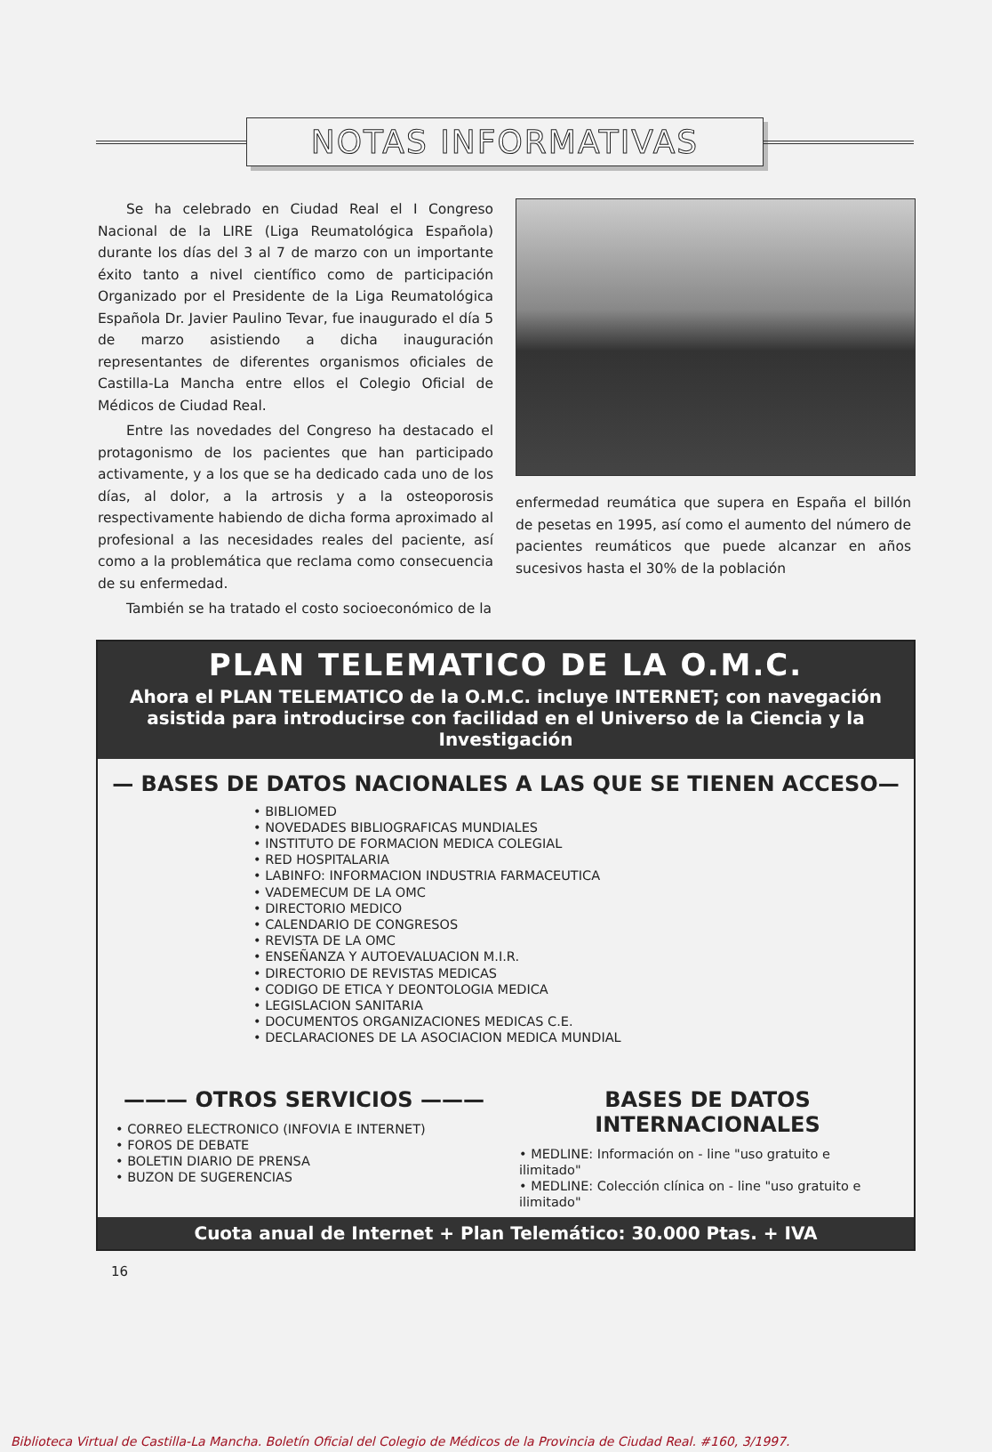NOTAS INFORMATIVAS
Se ha celebrado en Ciudad Real el I Congreso Nacional de la LIRE (Liga Reumatológica Española) durante los días del 3 al 7 de marzo con un importante éxito tanto a nivel científico como de participación Organizado por el Presidente de la Liga Reumatológica Española Dr. Javier Paulino Tevar, fue inaugurado el día 5 de marzo asistiendo a dicha inauguración representantes de diferentes organismos oficiales de Castilla-La Mancha entre ellos el Colegio Oficial de Médicos de Ciudad Real.
Entre las novedades del Congreso ha destacado el protagonismo de los pacientes que han participado activamente, y a los que se ha dedicado cada uno de los días, al dolor, a la artrosis y a la osteoporosis respectivamente habiendo de dicha forma aproximado al profesional a las necesidades reales del paciente, así como a la problemática que reclama como consecuencia de su enfermedad.
También se ha tratado el costo socioeconómico de la
enfermedad reumática que supera en España el billón de pesetas en 1995, así como el aumento del número de pacientes reumáticos que puede alcanzar en años sucesivos hasta el 30% de la población
PLAN TELEMATICO DE LA O.M.C.
Ahora el PLAN TELEMATICO de la O.M.C. incluye INTERNET; con navegación asistida para introducirse con facilidad en el Universo de la Ciencia y la Investigación
— BASES DE DATOS NACIONALES A LAS QUE SE TIENEN ACCESO—
• BIBLIOMED
• NOVEDADES BIBLIOGRAFICAS MUNDIALES
• INSTITUTO DE FORMACION MEDICA COLEGIAL
• RED HOSPITALARIA
• LABINFO: INFORMACION INDUSTRIA FARMACEUTICA
• VADEMECUM DE LA OMC
• DIRECTORIO MEDICO
• CALENDARIO DE CONGRESOS
• REVISTA DE LA OMC
• ENSEÑANZA Y AUTOEVALUACION M.I.R.
• DIRECTORIO DE REVISTAS MEDICAS
• CODIGO DE ETICA Y DEONTOLOGIA MEDICA
• LEGISLACION SANITARIA
• DOCUMENTOS ORGANIZACIONES MEDICAS C.E.
• DECLARACIONES DE LA ASOCIACION MEDICA MUNDIAL
——— OTROS SERVICIOS ———
• CORREO ELECTRONICO (INFOVIA E INTERNET)
• FOROS DE DEBATE
• BOLETIN DIARIO DE PRENSA
• BUZON DE SUGERENCIAS
BASES DE DATOS INTERNACIONALES
• MEDLINE: Información on - line "uso gratuito e ilimitado"
• MEDLINE: Colección clínica on - line "uso gratuito e ilimitado"
Cuota anual de Internet + Plan Telemático: 30.000 Ptas. + IVA
16
Biblioteca Virtual de Castilla-La Mancha. Boletín Oficial del Colegio de Médicos de la Provincia de Ciudad Real. #160, 3/1997.